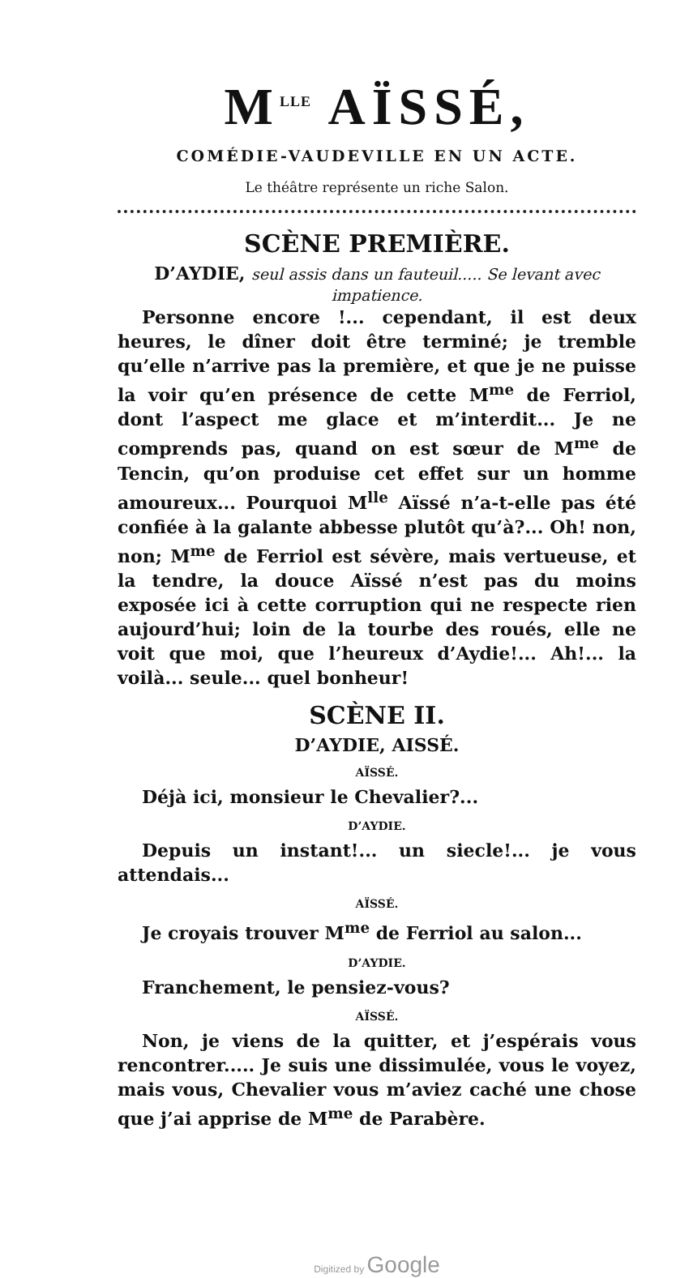M<sup>LLE</sup> AÏSSÉ,
COMÉDIE-VAUDEVILLE EN UN ACTE.
Le théâtre représente un riche Salon.
SCÈNE PREMIÈRE.
D’AYDIE, seul assis dans un fauteuil..... Se levant avec impatience.
Personne encore !... cependant, il est deux heures, le dîner doit être terminé; je tremble qu’elle n’arrive pas la première, et que je ne puisse la voir qu’en présence de cette M<sup>me</sup> de Ferriol, dont l’aspect me glace et m’interdit... Je ne comprends pas, quand on est sœur de M<sup>me</sup> de Tencin, qu’on produise cet effet sur un homme amoureux... Pourquoi M<sup>lle</sup> Aïssé n’a-t-elle pas été confiée à la galante abbesse plutôt qu’à?... Oh! non, non; M<sup>me</sup> de Ferriol est sévère, mais vertueuse, et la tendre, la douce Aïssé n’est pas du moins exposée ici à cette corruption qui ne respecte rien aujourd’hui; loin de la tourbe des roués, elle ne voit que moi, que l’heureux d’Aydie!... Ah!... la voilà... seule... quel bonheur!
SCÈNE II.
D’AYDIE, AISSÉ.
AÏSSÉ.
Déjà ici, monsieur le Chevalier?...
D’AYDIE.
Depuis un instant!... un siecle!... je vous attendais...
AÏSSÉ.
Je croyais trouver M<sup>me</sup> de Ferriol au salon...
D’AYDIE.
Franchement, le pensiez-vous?
AÏSSÉ.
Non, je viens de la quitter, et j’espérais vous rencontrer..... Je suis une dissimulée, vous le voyez, mais vous, Chevalier vous m’aviez caché une chose que j’ai apprise de M<sup>me</sup> de Parabère.
Digitized by Google